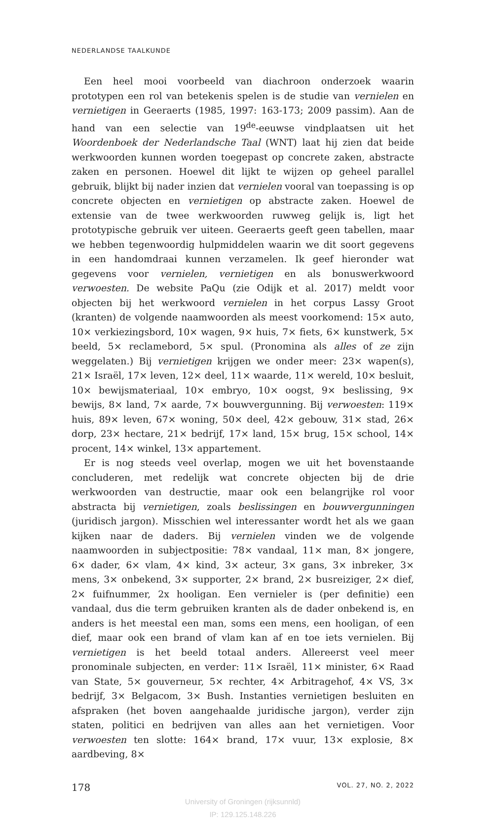NEDERLANDSE TAALKUNDE
Een heel mooi voorbeeld van diachroon onderzoek waarin prototypen een rol van betekenis spelen is de studie van vernielen en vernietigen in Geeraerts (1985, 1997: 163-173; 2009 passim). Aan de hand van een selectie van 19<sup>de</sup>-eeuwse vindplaatsen uit het Woordenboek der Nederlandsche Taal (WNT) laat hij zien dat beide werkwoorden kunnen worden toegepast op concrete zaken, abstracte zaken en personen. Hoewel dit lijkt te wijzen op geheel parallel gebruik, blijkt bij nader inzien dat vernielen vooral van toepassing is op concrete objecten en vernietigen op abstracte zaken. Hoewel de extensie van de twee werkwoorden ruwweg gelijk is, ligt het prototypische gebruik ver uiteen. Geeraerts geeft geen tabellen, maar we hebben tegenwoordig hulpmiddelen waarin we dit soort gegevens in een handomdraai kunnen verzamelen. Ik geef hieronder wat gegevens voor vernielen, vernietigen en als bonuswerkwoord verwoesten. De website PaQu (zie Odijk et al. 2017) meldt voor objecten bij het werkwoord vernielen in het corpus Lassy Groot (kranten) de volgende naamwoorden als meest voorkomend: 15× auto, 10× verkiezingsbord, 10× wagen, 9× huis, 7× fiets, 6× kunstwerk, 5× beeld, 5× reclamebord, 5× spul. (Pronomina als alles of ze zijn weggelaten.) Bij vernietigen krijgen we onder meer: 23× wapen(s), 21× Israël, 17× leven, 12× deel, 11× waarde, 11× wereld, 10× besluit, 10× bewijsmateriaal, 10× embryo, 10× oogst, 9× beslissing, 9× bewijs, 8× land, 7× aarde, 7× bouwvergunning. Bij verwoesten: 119× huis, 89× leven, 67× woning, 50× deel, 42× gebouw, 31× stad, 26× dorp, 23× hectare, 21× bedrijf, 17× land, 15× brug, 15× school, 14× procent, 14× winkel, 13× appartement.
Er is nog steeds veel overlap, mogen we uit het bovenstaande concluderen, met redelijk wat concrete objecten bij de drie werkwoorden van destructie, maar ook een belangrijke rol voor abstracta bij vernietigen, zoals beslissingen en bouwvergunningen (juridisch jargon). Misschien wel interessanter wordt het als we gaan kijken naar de daders. Bij vernielen vinden we de volgende naamwoorden in subjectpositie: 78× vandaal, 11× man, 8× jongere, 6× dader, 6× vlam, 4× kind, 3× acteur, 3× gans, 3× inbreker, 3× mens, 3× onbekend, 3× supporter, 2× brand, 2× busreiziger, 2× dief, 2× fuifnummer, 2x hooligan. Een vernieler is (per definitie) een vandaal, dus die term gebruiken kranten als de dader onbekend is, en anders is het meestal een man, soms een mens, een hooligan, of een dief, maar ook een brand of vlam kan af en toe iets vernielen. Bij vernietigen is het beeld totaal anders. Allereerst veel meer pronominale subjecten, en verder: 11× Israël, 11× minister, 6× Raad van State, 5× gouverneur, 5× rechter, 4× Arbitragehof, 4× VS, 3× bedrijf, 3× Belgacom, 3× Bush. Instanties vernietigen besluiten en afspraken (het boven aangehaalde juridische jargon), verder zijn staten, politici en bedrijven van alles aan het vernietigen. Voor verwoesten ten slotte: 164× brand, 17× vuur, 13× explosie, 8× aardbeving, 8×
178 VOL. 27, NO. 2, 2022
University of Groningen (rijksunnld)
IP: 129.125.148.226